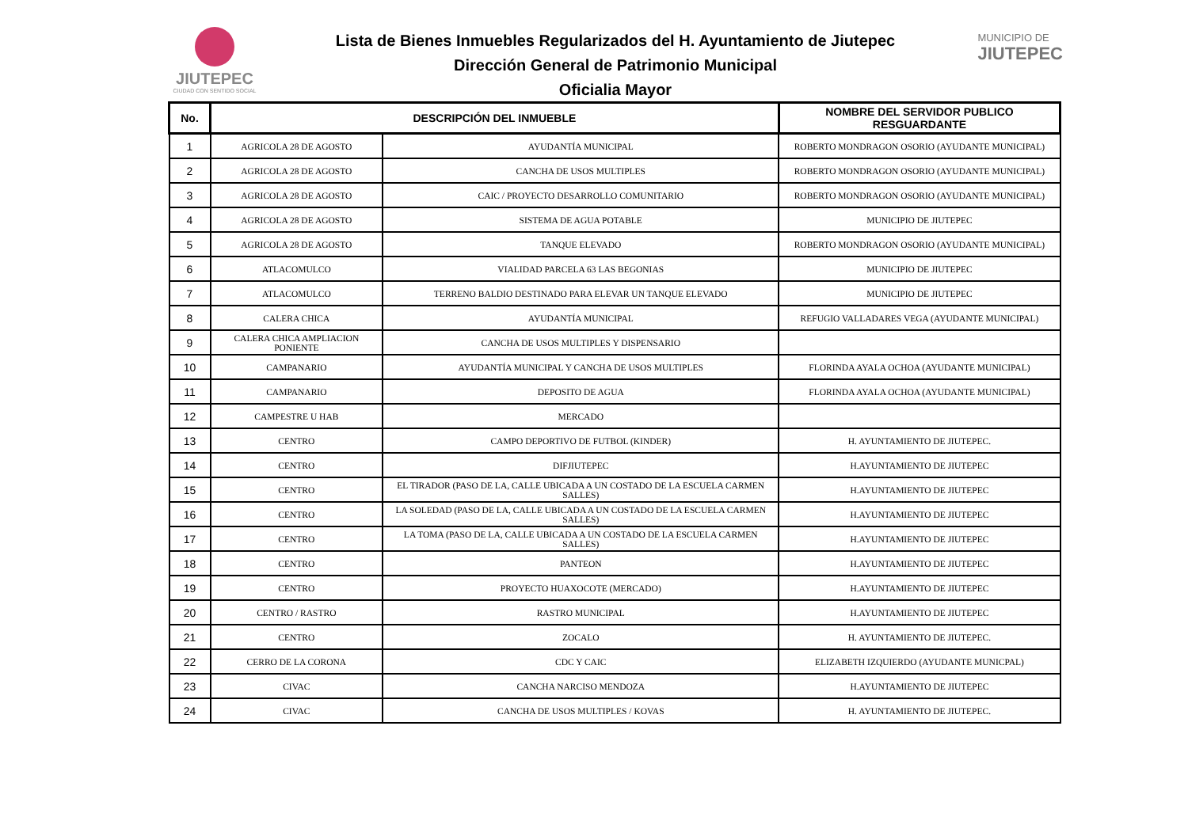JIUTEPEC
CIUDAD CON SENTIDO SOCIAL
Lista de Bienes Inmuebles Regularizados del H. Ayuntamiento de Jiutepec
Dirección General de Patrimonio Municipal
Oficialia Mayor
MUNICIPIO DE
JIUTEPEC
| No. | DESCRIPCIÓN DEL INMUEBLE | | NOMBRE DEL SERVIDOR PUBLICO RESGUARDANTE |
| --- | --- | --- | --- |
| 1 | AGRICOLA 28 DE AGOSTO | AYUDANTÍA MUNICIPAL | ROBERTO MONDRAGON OSORIO (AYUDANTE MUNICIPAL) |
| 2 | AGRICOLA 28 DE AGOSTO | CANCHA DE USOS MULTIPLES | ROBERTO MONDRAGON OSORIO (AYUDANTE MUNICIPAL) |
| 3 | AGRICOLA 28 DE AGOSTO | CAIC / PROYECTO DESARROLLO COMUNITARIO | ROBERTO MONDRAGON OSORIO (AYUDANTE MUNICIPAL) |
| 4 | AGRICOLA 28 DE AGOSTO | SISTEMA DE AGUA POTABLE | MUNICIPIO DE JIUTEPEC |
| 5 | AGRICOLA 28 DE AGOSTO | TANQUE ELEVADO | ROBERTO MONDRAGON OSORIO (AYUDANTE MUNICIPAL) |
| 6 | ATLACOMULCO | VIALIDAD PARCELA 63 LAS BEGONIAS | MUNICIPIO DE JIUTEPEC |
| 7 | ATLACOMULCO | TERRENO BALDIO DESTINADO PARA ELEVAR UN TANQUE ELEVADO | MUNICIPIO DE JIUTEPEC |
| 8 | CALERA CHICA | AYUDANTÍA MUNICIPAL | REFUGIO VALLADARES VEGA (AYUDANTE MUNICIPAL) |
| 9 | CALERA CHICA AMPLIACION PONIENTE | CANCHA DE USOS MULTIPLES Y DISPENSARIO | |
| 10 | CAMPANARIO | AYUDANTÍA MUNICIPAL Y CANCHA DE USOS MULTIPLES | FLORINDA AYALA OCHOA (AYUDANTE MUNICIPAL) |
| 11 | CAMPANARIO | DEPOSITO DE AGUA | FLORINDA AYALA OCHOA (AYUDANTE MUNICIPAL) |
| 12 | CAMPESTRE U HAB | MERCADO | |
| 13 | CENTRO | CAMPO DEPORTIVO DE FUTBOL (KINDER) | H. AYUNTAMIENTO DE JIUTEPEC. |
| 14 | CENTRO | DIFJIUTEPEC | H.AYUNTAMIENTO DE JIUTEPEC |
| 15 | CENTRO | EL TIRADOR (PASO DE LA, CALLE UBICADA A UN COSTADO DE LA ESCUELA CARMEN SALLES) | H.AYUNTAMIENTO DE JIUTEPEC |
| 16 | CENTRO | LA SOLEDAD (PASO DE LA, CALLE UBICADA A UN COSTADO DE LA ESCUELA CARMEN SALLES) | H.AYUNTAMIENTO DE JIUTEPEC |
| 17 | CENTRO | LA TOMA (PASO DE LA, CALLE UBICADA A UN COSTADO DE LA ESCUELA CARMEN SALLES) | H.AYUNTAMIENTO DE JIUTEPEC |
| 18 | CENTRO | PANTEON | H.AYUNTAMIENTO DE JIUTEPEC |
| 19 | CENTRO | PROYECTO HUAXOCOTE (MERCADO) | H.AYUNTAMIENTO DE JIUTEPEC |
| 20 | CENTRO / RASTRO | RASTRO MUNICIPAL | H.AYUNTAMIENTO DE JIUTEPEC |
| 21 | CENTRO | ZOCALO | H. AYUNTAMIENTO DE JIUTEPEC. |
| 22 | CERRO DE LA CORONA | CDC Y CAIC | ELIZABETH IZQUIERDO (AYUDANTE MUNICPAL) |
| 23 | CIVAC | CANCHA NARCISO MENDOZA | H.AYUNTAMIENTO DE JIUTEPEC |
| 24 | CIVAC | CANCHA DE USOS MULTIPLES / KOVAS | H. AYUNTAMIENTO DE JIUTEPEC. |